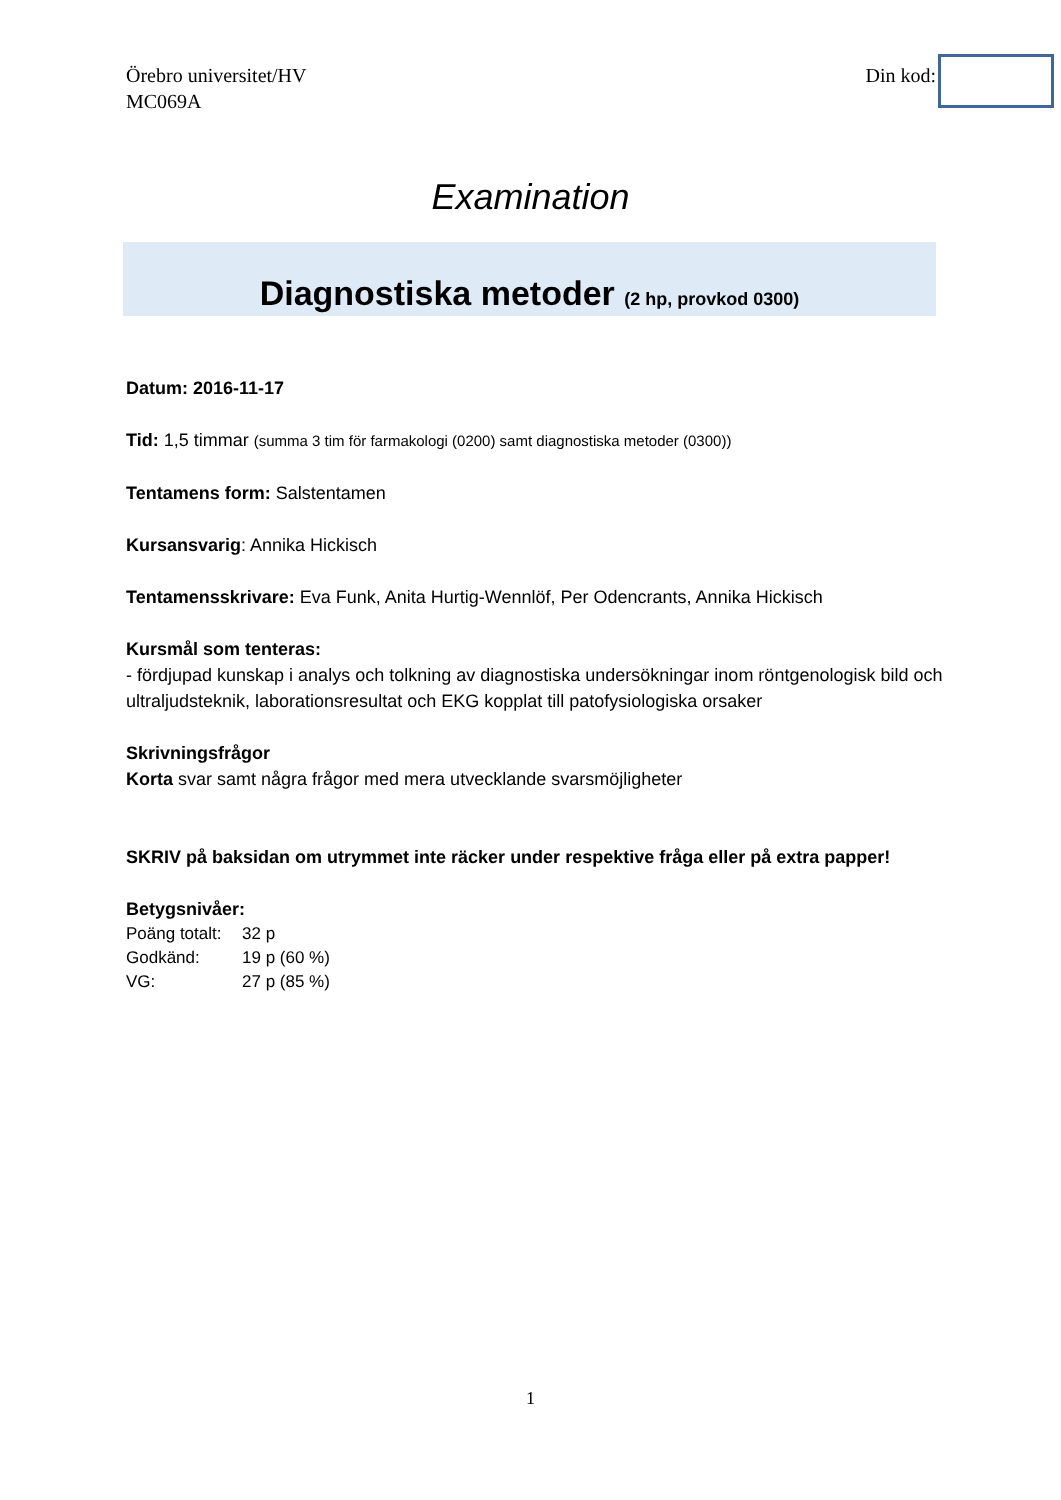Örebro universitet/HV
MC069A
Din kod:
Examination
Diagnostiska metoder (2 hp, provkod 0300)
Datum: 2016-11-17
Tid: 1,5 timmar (summa 3 tim för farmakologi (0200) samt diagnostiska metoder (0300))
Tentamens form: Salstentamen
Kursansvarig: Annika Hickisch
Tentamensskrivare: Eva Funk, Anita Hurtig-Wennlöf, Per Odencrants, Annika Hickisch
Kursmål som tenteras:
- fördjupad kunskap i analys och tolkning av diagnostiska undersökningar inom röntgenologisk bild och ultraljudsteknik, laborationsresultat och EKG kopplat till patofysiologiska orsaker
Skrivningsfrågor
Korta svar samt några frågor med mera utvecklande svarsmöjligheter
SKRIV på baksidan om utrymmet inte räcker under respektive fråga eller på extra papper!
Betygsnivåer:
| Poäng totalt: | 32 p |
| Godkänd: | 19 p (60 %) |
| VG: | 27 p (85 %) |
1